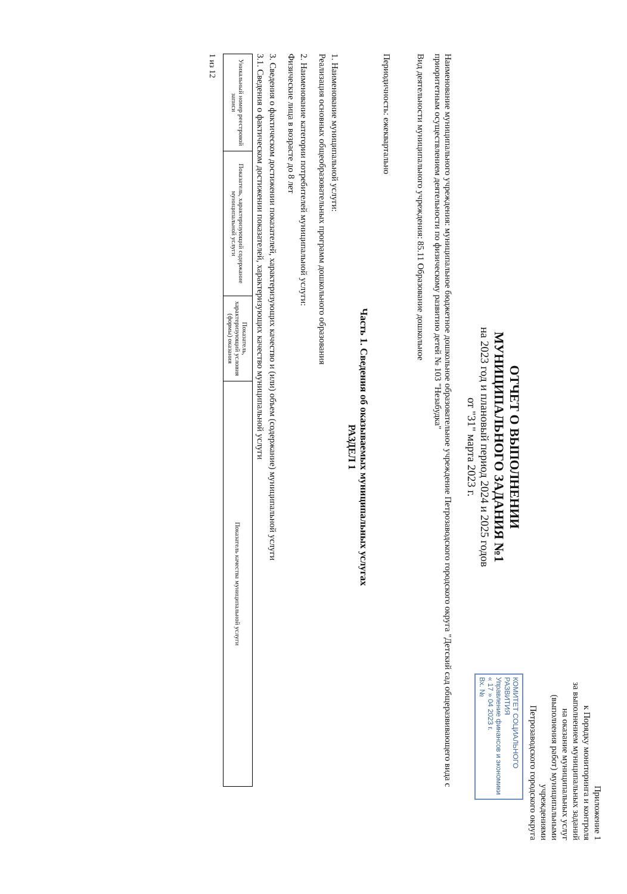Приложение 1
к Порядку мониторинга и контроля
за выполнением муниципальных заданий
на оказание муниципальных услуг
(выполнения работ) муниципальными учреждениями
Петрозаводского городского округа
КОМИТЕТ СОЦИАЛЬНОГО РАЗВИТИЯ
Управление финансов и экономики
« 17 » 04 2023 г.
Вх. №
ОТЧЕТ О ВЫПОЛНЕНИИ
МУНИЦИПАЛЬНОГО ЗАДАНИЯ №1
на 2023 год и плановый период 2024 и 2025 годов
от "31" марта 2023 г.
Наименование муниципального учреждения: муниципальное бюджетное дошкольное образовательное учреждение Петрозаводского городского округа "Детский сад общеразвивающего вида с приоритетным осуществлением деятельности по физическому развитию детей № 103 "Незабудка"
Вид деятельности муниципального учреждения: 85.11 Образование дошкольное
Периодичность: ежеквартально
Часть 1. Сведения об оказываемых муниципальных услугах
РАЗДЕЛ 1
1. Наименование муниципальной услуги:
Реализация основных общеобразовательных программ дошкольного образования
2. Наименование категории потребителей муниципальной услуги:
Физические лица в возрасте до 8 лет
3. Сведения о фактическом достижении показателей, характеризующих качество и (или) объем (содержание) муниципальной услуги
3.1. Сведения о фактическом достижении показателей, характеризующих качество муниципальной услуги
| Уникальный номер реестровой записи | Показатель, характеризующий содержание муниципальной услуги | Показатель, характеризующий условия (формы) оказания | Показатель качества муниципальной услуги |
| --- | --- | --- | --- |
1 из 12